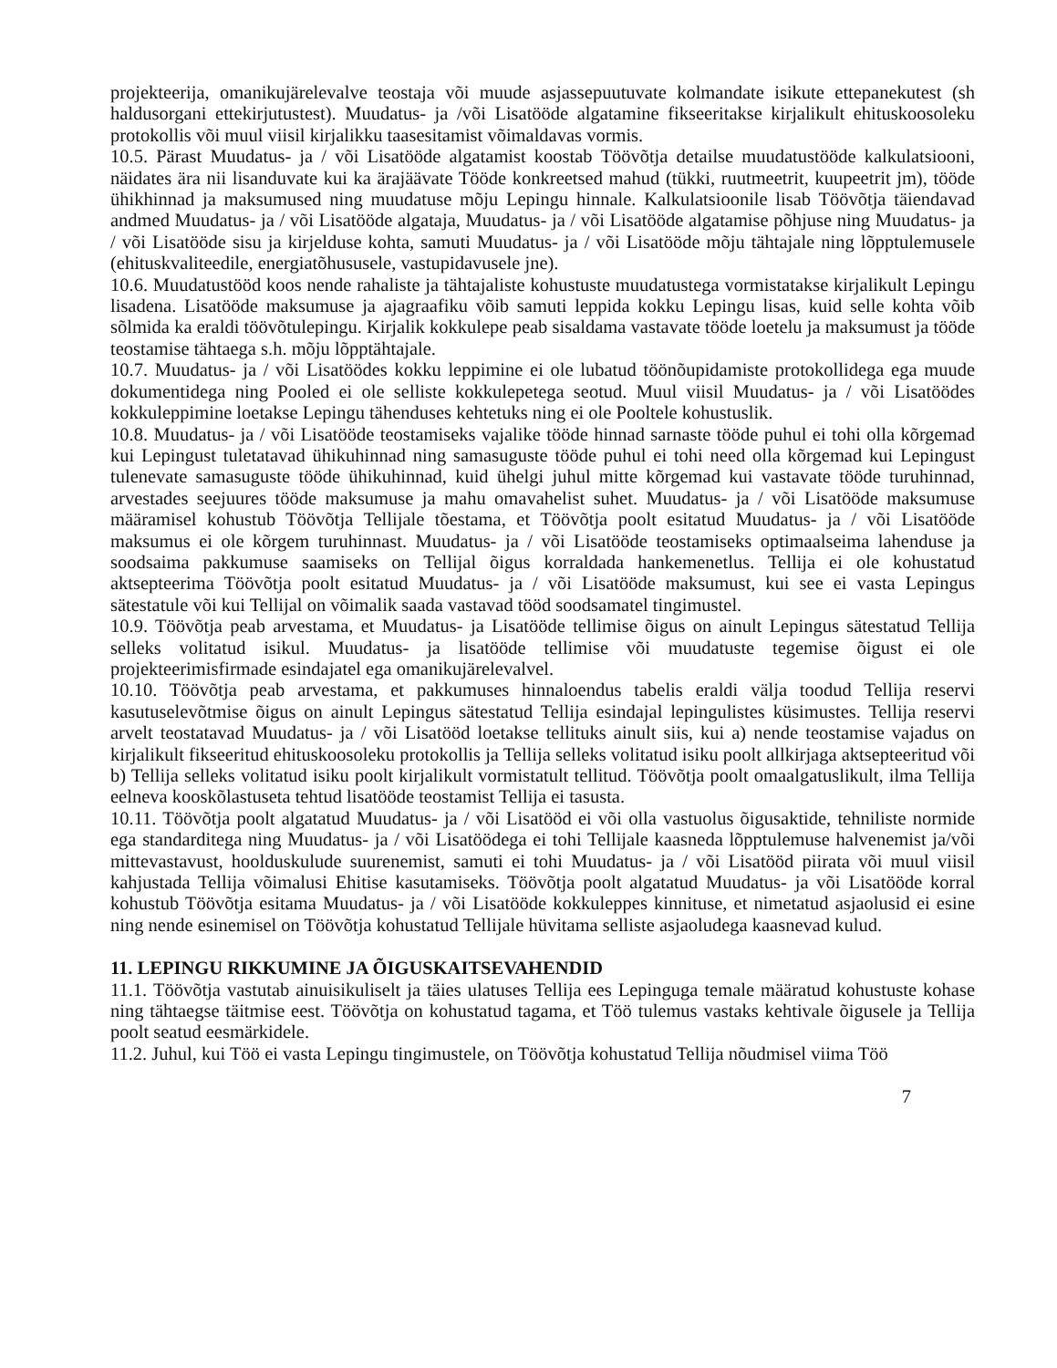projekteerija, omanikujärelevalve teostaja või muude asjassepuutuvate kolmandate isikute ettepanekutest (sh haldusorgani ettekirjutustest). Muudatus- ja /või Lisatööde algatamine fikseeritakse kirjalikult ehituskoosoleku protokollis või muul viisil kirjalikku taasesitamist võimaldavas vormis.
10.5. Pärast Muudatus- ja / või Lisatööde algatamist koostab Töövõtja detailse muudatustööde kalkulatsiooni, näidates ära nii lisanduvate kui ka ärajäävate Tööde konkreetsed mahud (tükki, ruutmeetrit, kuupeetrit jm), tööde ühikhinnad ja maksumused ning muudatuse mõju Lepingu hinnale. Kalkulatsioonile lisab Töövõtja täiendavad andmed Muudatus- ja / või Lisatööde algataja, Muudatus- ja / või Lisatööde algatamise põhjuse ning Muudatus- ja / või Lisatööde sisu ja kirjelduse kohta, samuti Muudatus- ja / või Lisatööde mõju tähtajale ning lõpptulemusele (ehituskvaliteedile, energiatõhususele, vastupidavusele jne).
10.6. Muudatustööd koos nende rahaliste ja tähtajaliste kohustuste muudatustega vormistatakse kirjalikult Lepingu lisadena. Lisatööde maksumuse ja ajagraafiku võib samuti leppida kokku Lepingu lisas, kuid selle kohta võib sõlmida ka eraldi töövõtulepingu. Kirjalik kokkulepe peab sisaldama vastavate tööde loetelu ja maksumust ja tööde teostamise tähtaega s.h. mõju lõpptähtajale.
10.7. Muudatus- ja / või Lisatöödes kokku leppimine ei ole lubatud töönõupidamiste protokollidega ega muude dokumentidega ning Pooled ei ole selliste kokkulepetega seotud. Muul viisil Muudatus- ja / või Lisatöödes kokkuleppimine loetakse Lepingu tähenduses kehtetuks ning ei ole Pooltele kohustuslik.
10.8. Muudatus- ja / või Lisatööde teostamiseks vajalike tööde hinnad sarnaste tööde puhul ei tohi olla kõrgemad kui Lepingust tuletatavad ühikuhinnad ning samasuguste tööde puhul ei tohi need olla kõrgemad kui Lepingust tulenevate samasuguste tööde ühikuhinnad, kuid ühelgi juhul mitte kõrgemad kui vastavate tööde turuhinnad, arvestades seejuures tööde maksumuse ja mahu omavahelist suhet. Muudatus- ja / või Lisatööde maksumuse määramisel kohustub Töövõtja Tellijale tõestama, et Töövõtja poolt esitatud Muudatus- ja / või Lisatööde maksumus ei ole kõrgem turuhinnast. Muudatus- ja / või Lisatööde teostamiseks optimaalseima lahenduse ja soodsaima pakkumuse saamiseks on Tellijal õigus korraldada hankemenetlus. Tellija ei ole kohustatud aktsepteerima Töövõtja poolt esitatud Muudatus- ja / või Lisatööde maksumust, kui see ei vasta Lepingus sätestatule või kui Tellijal on võimalik saada vastavad tööd soodsamatel tingimustel.
10.9. Töövõtja peab arvestama, et Muudatus- ja Lisatööde tellimise õigus on ainult Lepingus sätestatud Tellija selleks volitatud isikul. Muudatus- ja lisatööde tellimise või muudatuste tegemise õigust ei ole projekteerimisfirmade esindajatel ega omanikujärelevalvel.
10.10. Töövõtja peab arvestama, et pakkumuses hinnaloendus tabelis eraldi välja toodud Tellija reservi kasutuselevõtmise õigus on ainult Lepingus sätestatud Tellija esindajal lepingulistes küsimustes. Tellija reservi arvelt teostatavad Muudatus- ja / või Lisatööd loetakse tellituks ainult siis, kui a) nende teostamise vajadus on kirjalikult fikseeritud ehituskoosoleku protokollis ja Tellija selleks volitatud isiku poolt allkirjaga aktsepteeritud või b) Tellija selleks volitatud isiku poolt kirjalikult vormistatult tellitud. Töövõtja poolt omaalgatuslikult, ilma Tellija eelneva kooskõlastuseta tehtud lisatööde teostamist Tellija ei tasusta.
10.11. Töövõtja poolt algatatud Muudatus- ja / või Lisatööd ei või olla vastuolus õigusaktide, tehniliste normide ega standarditega ning Muudatus- ja / või Lisatöödega ei tohi Tellijale kaasneda lõpptulemuse halvenemist ja/või mittevastavust, hoolduskulude suurenemist, samuti ei tohi Muudatus- ja / või Lisatööd piirata või muul viisil kahjustada Tellija võimalusi Ehitise kasutamiseks. Töövõtja poolt algatatud Muudatus- ja või Lisatööde korral kohustub Töövõtja esitama Muudatus- ja / või Lisatööde kokkuleppes kinnituse, et nimetatud asjaolusid ei esine ning nende esinemisel on Töövõtja kohustatud Tellijale hüvitama selliste asjaoludega kaasnevad kulud.
11. LEPINGU RIKKUMINE JA ÕIGUSKAITSEVAHENDID
11.1. Töövõtja vastutab ainuisikuliselt ja täies ulatuses Tellija ees Lepinguga temale määratud kohustuste kohase ning tähtaegse täitmise eest. Töövõtja on kohustatud tagama, et Töö tulemus vastaks kehtivale õigusele ja Tellija poolt seatud eesmärkidele.
11.2. Juhul, kui Töö ei vasta Lepingu tingimustele, on Töövõtja kohustatud Tellija nõudmisel viima Töö
7